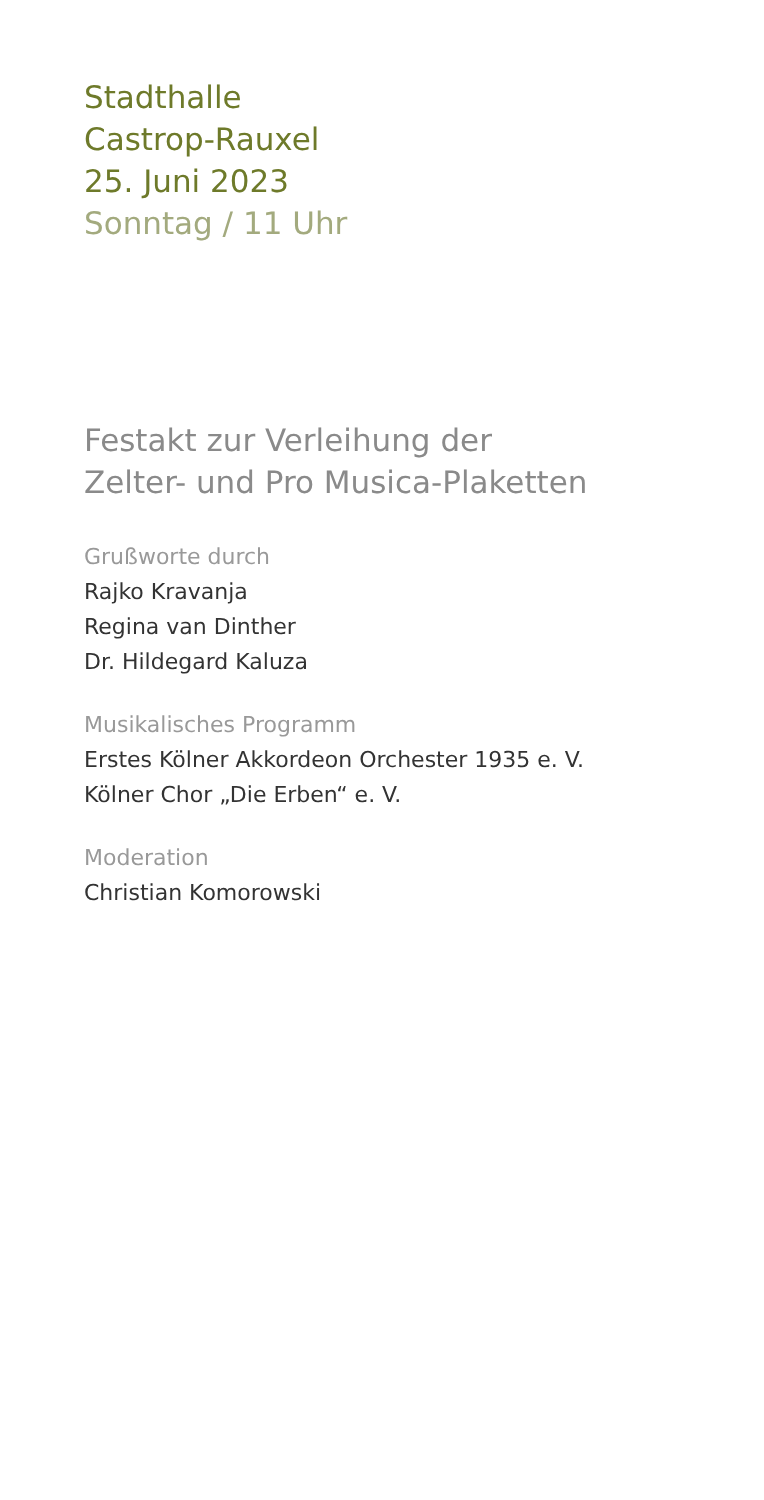Stadthalle
Castrop-Rauxel
25. Juni 2023
Sonntag / 11 Uhr
Festakt zur Verleihung der
Zelter- und Pro Musica-Plaketten
Grußworte durch
Rajko Kravanja
Regina van Dinther
Dr. Hildegard Kaluza
Musikalisches Programm
Erstes Kölner Akkordeon Orchester 1935 e. V.
Kölner Chor „Die Erben“ e. V.
Moderation
Christian Komorowski